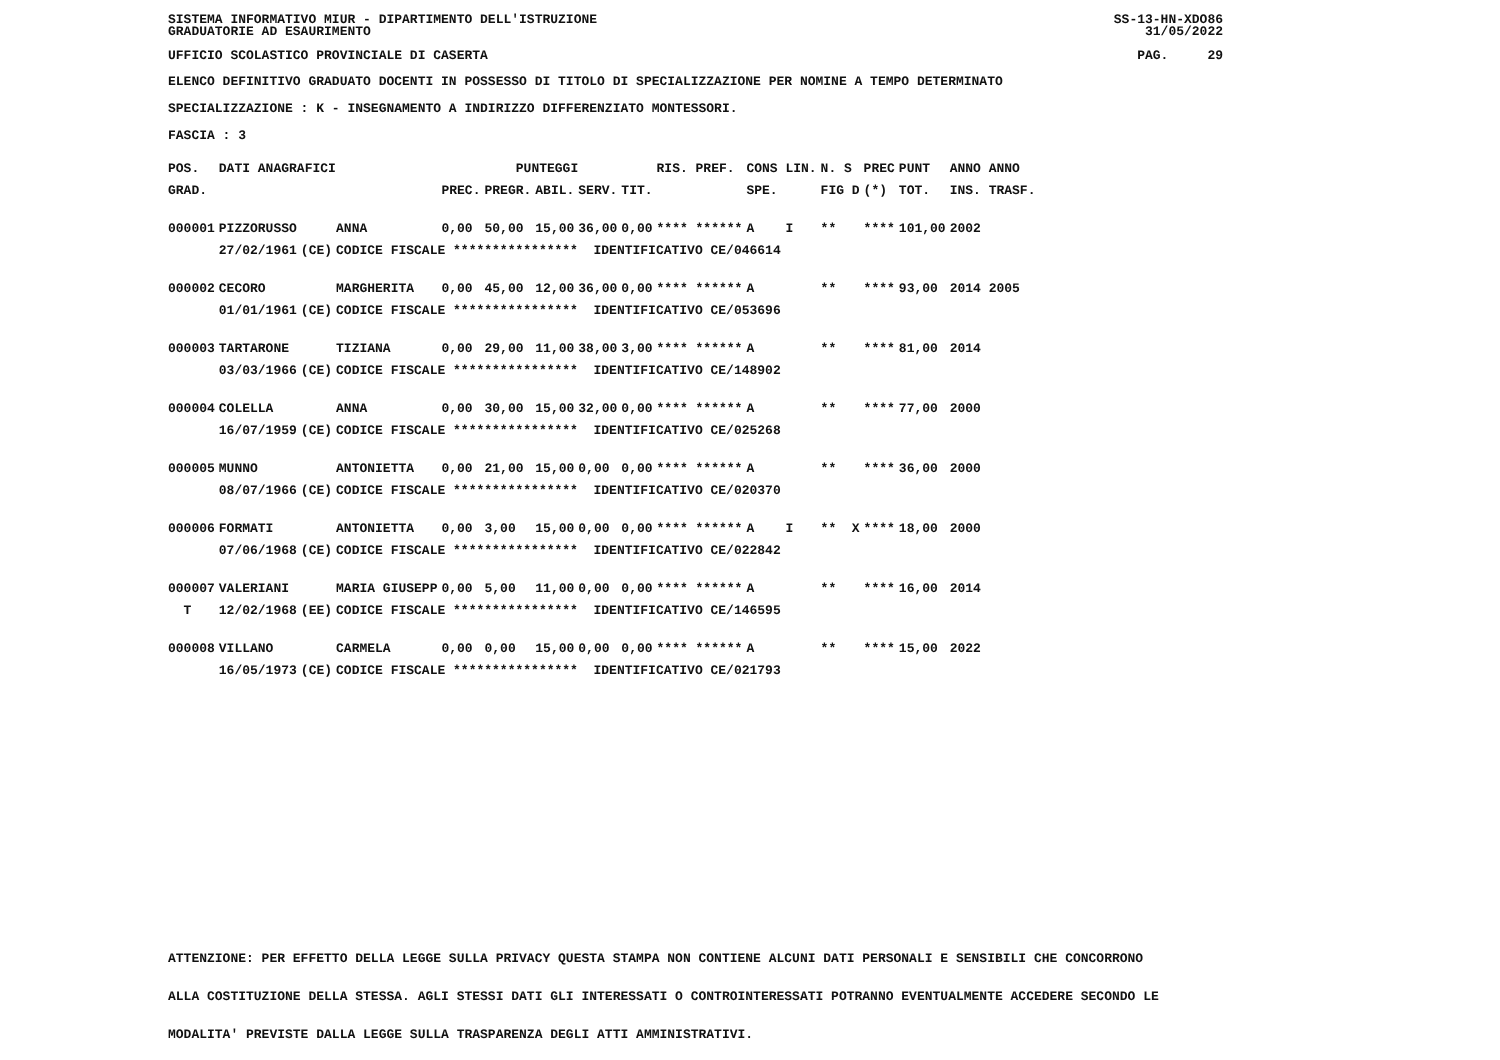SISTEMA INFORMATIVO MIUR - DIPARTIMENTO DELL'ISTRUZIONE
GRADUATORIE AD ESAURIMENTO
SS-13-HN-XDO86
31/05/2022
UFFICIO SCOLASTICO PROVINCIALE DI CASERTA
PAG. 29
ELENCO DEFINITIVO GRADUATO DOCENTI IN POSSESSO DI TITOLO DI SPECIALIZZAZIONE PER NOMINE A TEMPO DETERMINATO
SPECIALIZZAZIONE : K - INSEGNAMENTO A INDIRIZZO DIFFERENZIATO MONTESSORI.
FASCIA : 3
| POS. | DATI ANAGRAFICI | | | PUNTEGGI | | | | | RIS. PREF. | CONS LIN. | N. S | PREC | PUNT | ANNO ANNO |
| --- | --- | --- | --- | --- | --- | --- | --- | --- | --- | --- | --- | --- | --- | --- |
| GRAD. | | | | PREC. | PREGR. | ABIL. | SERV. | TIT. | | SPE. | FIG D | (*) | TOT. | INS. TRASF. |
| 000001 | PIZZORUSSO | | ANNA | 0,00 | 50,00 | 15,00 | 36,00 | 0,00 | **** ****** | A I | ** | **** | 101,00 | 2002 |
| | 27/02/1961 | (CE) | CODICE FISCALE **************** IDENTIFICATIVO CE/046614 | | | | | | | | | | | |
| 000002 | CECORO | | MARGHERITA | 0,00 | 45,00 | 12,00 | 36,00 | 0,00 | **** ****** | A | ** | **** | 93,00 | 2014 2005 |
| | 01/01/1961 | (CE) | CODICE FISCALE **************** IDENTIFICATIVO CE/053696 | | | | | | | | | | | |
| 000003 | TARTARONE | | TIZIANA | 0,00 | 29,00 | 11,00 | 38,00 | 3,00 | **** ****** | A | ** | **** | 81,00 | 2014 |
| | 03/03/1966 | (CE) | CODICE FISCALE **************** IDENTIFICATIVO CE/148902 | | | | | | | | | | | |
| 000004 | COLELLA | | ANNA | 0,00 | 30,00 | 15,00 | 32,00 | 0,00 | **** ****** | A | ** | **** | 77,00 | 2000 |
| | 16/07/1959 | (CE) | CODICE FISCALE **************** IDENTIFICATIVO CE/025268 | | | | | | | | | | | |
| 000005 | MUNNO | | ANTONIETTA | 0,00 | 21,00 | 15,00 | 0,00 | 0,00 | **** ****** | A | ** | **** | 36,00 | 2000 |
| | 08/07/1966 | (CE) | CODICE FISCALE **************** IDENTIFICATIVO CE/020370 | | | | | | | | | | | |
| 000006 | FORMATI | | ANTONIETTA | 0,00 | 3,00 | 15,00 | 0,00 | 0,00 | **** ****** | A I | ** X | **** | 18,00 | 2000 |
| | 07/06/1968 | (CE) | CODICE FISCALE **************** IDENTIFICATIVO CE/022842 | | | | | | | | | | | |
| 000007 | VALERIANI | | MARIA GIUSEPP | 0,00 | 5,00 | 11,00 | 0,00 | 0,00 | **** ****** | A | ** | **** | 16,00 | 2014 |
| T | 12/02/1968 | (EE) | CODICE FISCALE **************** IDENTIFICATIVO CE/146595 | | | | | | | | | | | |
| 000008 | VILLANO | | CARMELA | 0,00 | 0,00 | 15,00 | 0,00 | 0,00 | **** ****** | A | ** | **** | 15,00 | 2022 |
| | 16/05/1973 | (CE) | CODICE FISCALE **************** IDENTIFICATIVO CE/021793 | | | | | | | | | | | |
ATTENZIONE: PER EFFETTO DELLA LEGGE SULLA PRIVACY QUESTA STAMPA NON CONTIENE ALCUNI DATI PERSONALI E SENSIBILI CHE CONCORRONO
ALLA COSTITUZIONE DELLA STESSA. AGLI STESSI DATI GLI INTERESSATI O CONTROINTERESSATI POTRANNO EVENTUALMENTE ACCEDERE SECONDO LE
MODALITA' PREVISTE DALLA LEGGE SULLA TRASPARENZA DEGLI ATTI AMMINISTRATIVI.